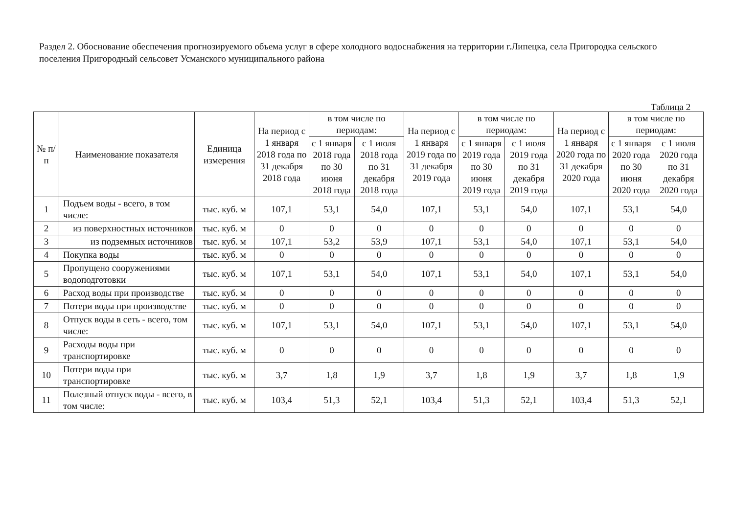Раздел 2. Обоснование обеспечения прогнозируемого объема услуг в сфере холодного водоснабжения на территории г.Липецка, села Пригородка сельского поселения Пригородный сельсовет Усманского муниципального района
Таблица 2
| № п/п | Наименование показателя | Единица измерения | На период с 1 января 2018 года по 31 декабря 2018 года | в том числе по периодам: | | На период с 1 января 2019 года по 31 декабря 2019 года | в том числе по периодам: | | На период с 1 января 2020 года по 31 декабря 2020 года | в том числе по периодам: | |
| --- | --- | --- | --- | --- | --- | --- | --- | --- | --- | --- | --- |
| | | | | с 1 января 2018 года по 30 июня 2018 года | с 1 июля 2018 года по 31 декабря 2018 года | | с 1 января 2019 года по 30 июня 2019 года | с 1 июля 2019 года по 31 декабря 2019 года | | с 1 января 2020 года по 30 июня 2020 года | с 1 июля 2020 года по 31 декабря 2020 года |
| 1 | Подъем воды - всего, в том числе: | тыс. куб. м | 107,1 | 53,1 | 54,0 | 107,1 | 53,1 | 54,0 | 107,1 | 53,1 | 54,0 |
| 2 | из поверхностных источников | тыс. куб. м | 0 | 0 | 0 | 0 | 0 | 0 | 0 | 0 | 0 |
| 3 | из подземных источников | тыс. куб. м | 107,1 | 53,2 | 53,9 | 107,1 | 53,1 | 54,0 | 107,1 | 53,1 | 54,0 |
| 4 | Покупка воды | тыс. куб. м | 0 | 0 | 0 | 0 | 0 | 0 | 0 | 0 | 0 |
| 5 | Пропущено сооружениями водоподготовки | тыс. куб. м | 107,1 | 53,1 | 54,0 | 107,1 | 53,1 | 54,0 | 107,1 | 53,1 | 54,0 |
| 6 | Расход воды при производстве | тыс. куб. м | 0 | 0 | 0 | 0 | 0 | 0 | 0 | 0 | 0 |
| 7 | Потери воды при производстве | тыс. куб. м | 0 | 0 | 0 | 0 | 0 | 0 | 0 | 0 | 0 |
| 8 | Отпуск воды в сеть - всего, том числе: | тыс. куб. м | 107,1 | 53,1 | 54,0 | 107,1 | 53,1 | 54,0 | 107,1 | 53,1 | 54,0 |
| 9 | Расходы воды при транспортировке | тыс. куб. м | 0 | 0 | 0 | 0 | 0 | 0 | 0 | 0 | 0 |
| 10 | Потери воды при транспортировке | тыс. куб. м | 3,7 | 1,8 | 1,9 | 3,7 | 1,8 | 1,9 | 3,7 | 1,8 | 1,9 |
| 11 | Полезный отпуск воды - всего, в том числе: | тыс. куб. м | 103,4 | 51,3 | 52,1 | 103,4 | 51,3 | 52,1 | 103,4 | 51,3 | 52,1 |